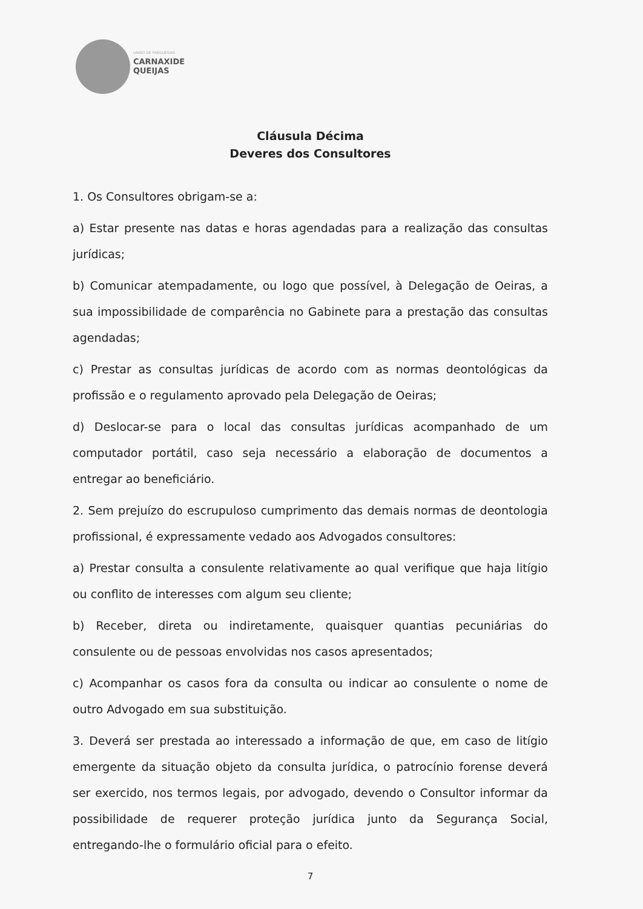UNIÃO DE FREGUESIAS
CARNAXIDE
QUEIJAS
Cláusula Décima
Deveres dos Consultores
1. Os Consultores obrigam-se a:
a) Estar presente nas datas e horas agendadas para a realização das consultas jurídicas;
b) Comunicar atempadamente, ou logo que possível, à Delegação de Oeiras, a sua impossibilidade de comparência no Gabinete para a prestação das consultas agendadas;
c) Prestar as consultas jurídicas de acordo com as normas deontológicas da profissão e o regulamento aprovado pela Delegação de Oeiras;
d) Deslocar-se para o local das consultas jurídicas acompanhado de um computador portátil, caso seja necessário a elaboração de documentos a entregar ao beneficiário.
2. Sem prejuízo do escrupuloso cumprimento das demais normas de deontologia profissional, é expressamente vedado aos Advogados consultores:
a) Prestar consulta a consulente relativamente ao qual verifique que haja litígio ou conflito de interesses com algum seu cliente;
b) Receber, direta ou indiretamente, quaisquer quantias pecuniárias do consulente ou de pessoas envolvidas nos casos apresentados;
c) Acompanhar os casos fora da consulta ou indicar ao consulente o nome de outro Advogado em sua substituição.
3. Deverá ser prestada ao interessado a informação de que, em caso de litígio emergente da situação objeto da consulta jurídica, o patrocínio forense deverá ser exercido, nos termos legais, por advogado, devendo o Consultor informar da possibilidade de requerer proteção jurídica junto da Segurança Social, entregando-lhe o formulário oficial para o efeito.
7